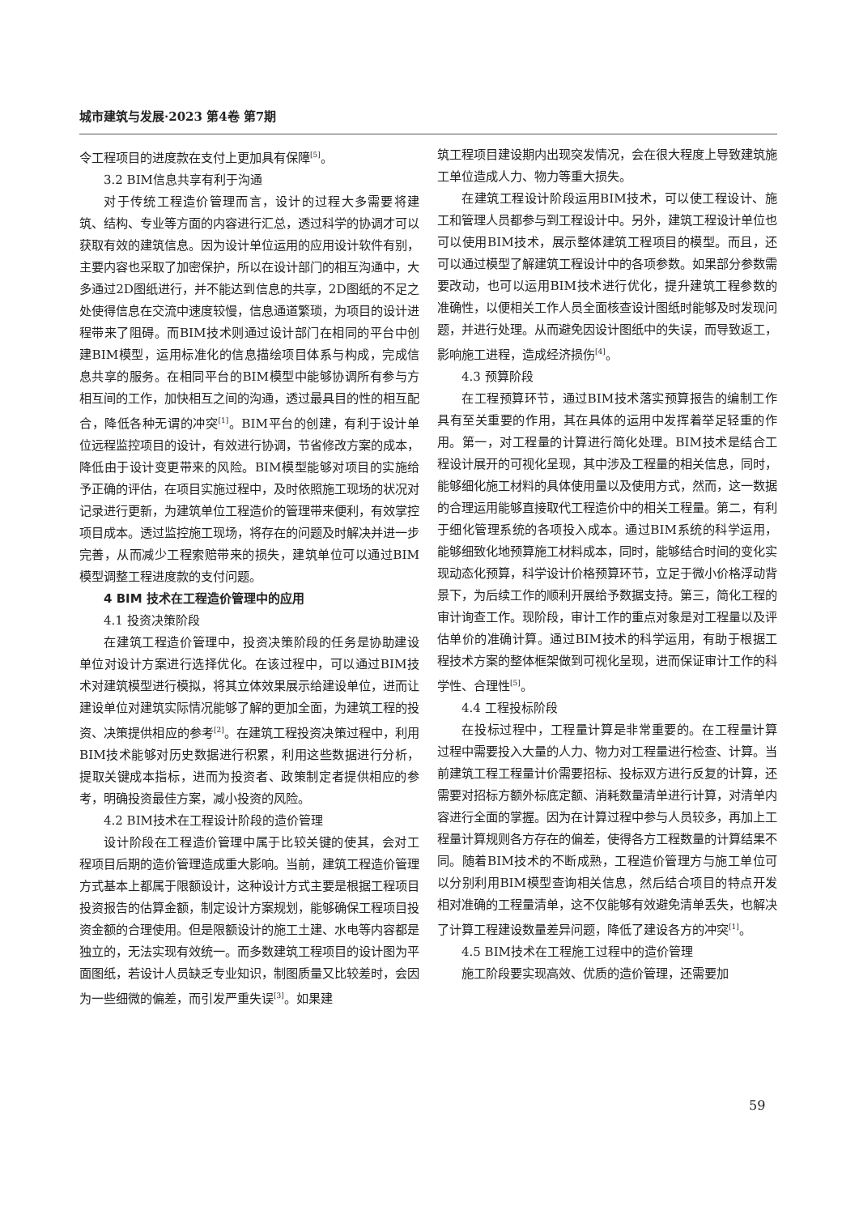城市建筑与发展·2023 第4卷 第7期
令工程项目的进度款在支付上更加具有保障<sup>[5]</sup>。
3.2 BIM信息共享有利于沟通
对于传统工程造价管理而言，设计的过程大多需要将建筑、结构、专业等方面的内容进行汇总，透过科学的协调才可以获取有效的建筑信息。因为设计单位运用的应用设计软件有别，主要内容也采取了加密保护，所以在设计部门的相互沟通中，大多通过2D图纸进行，并不能达到信息的共享，2D图纸的不足之处使得信息在交流中速度较慢，信息通道繁琐，为项目的设计进程带来了阻碍。而BIM技术则通过设计部门在相同的平台中创建BIM模型，运用标准化的信息描绘项目体系与构成，完成信息共享的服务。在相同平台的BIM模型中能够协调所有参与方相互间的工作，加快相互之间的沟通，透过最具目的性的相互配合，降低各种无谓的冲突<sup>[1]</sup>。BIM平台的创建，有利于设计单位远程监控项目的设计，有效进行协调，节省修改方案的成本，降低由于设计变更带来的风险。BIM模型能够对项目的实施给予正确的评估，在项目实施过程中，及时依照施工现场的状况对记录进行更新，为建筑单位工程造价的管理带来便利，有效掌控项目成本。透过监控施工现场，将存在的问题及时解决并进一步完善，从而减少工程索赔带来的损失，建筑单位可以通过BIM模型调整工程进度款的支付问题。
4 BIM 技术在工程造价管理中的应用
4.1 投资决策阶段
在建筑工程造价管理中，投资决策阶段的任务是协助建设单位对设计方案进行选择优化。在该过程中，可以通过BIM技术对建筑模型进行模拟，将其立体效果展示给建设单位，进而让建设单位对建筑实际情况能够了解的更加全面，为建筑工程的投资、决策提供相应的参考<sup>[2]</sup>。在建筑工程投资决策过程中，利用BIM技术能够对历史数据进行积累，利用这些数据进行分析，提取关键成本指标，进而为投资者、政策制定者提供相应的参考，明确投资最佳方案，减小投资的风险。
4.2 BIM技术在工程设计阶段的造价管理
设计阶段在工程造价管理中属于比较关键的使其，会对工程项目后期的造价管理造成重大影响。当前，建筑工程造价管理方式基本上都属于限额设计，这种设计方式主要是根据工程项目投资报告的估算金额，制定设计方案规划，能够确保工程项目投资金额的合理使用。但是限额设计的施工土建、水电等内容都是独立的，无法实现有效统一。而多数建筑工程项目的设计图为平面图纸，若设计人员缺乏专业知识，制图质量又比较差时，会因为一些细微的偏差，而引发严重失误<sup>[3]</sup>。如果建
筑工程项目建设期内出现突发情况，会在很大程度上导致建筑施工单位造成人力、物力等重大损失。
在建筑工程设计阶段运用BIM技术，可以使工程设计、施工和管理人员都参与到工程设计中。另外，建筑工程设计单位也可以使用BIM技术，展示整体建筑工程项目的模型。而且，还可以通过模型了解建筑工程设计中的各项参数。如果部分参数需要改动，也可以运用BIM技术进行优化，提升建筑工程参数的准确性，以便相关工作人员全面核查设计图纸时能够及时发现问题，并进行处理。从而避免因设计图纸中的失误，而导致返工，影响施工进程，造成经济损伤<sup>[4]</sup>。
4.3 预算阶段
在工程预算环节，通过BIM技术落实预算报告的编制工作具有至关重要的作用，其在具体的运用中发挥着举足轻重的作用。第一，对工程量的计算进行简化处理。BIM技术是结合工程设计展开的可视化呈现，其中涉及工程量的相关信息，同时，能够细化施工材料的具体使用量以及使用方式，然而，这一数据的合理运用能够直接取代工程造价中的相关工程量。第二，有利于细化管理系统的各项投入成本。通过BIM系统的科学运用，能够细致化地预算施工材料成本，同时，能够结合时间的变化实现动态化预算，科学设计价格预算环节，立足于微小价格浮动背景下，为后续工作的顺利开展给予数据支持。第三，简化工程的审计询查工作。现阶段，审计工作的重点对象是对工程量以及评估单价的准确计算。通过BIM技术的科学运用，有助于根据工程技术方案的整体框架做到可视化呈现，进而保证审计工作的科学性、合理性<sup>[5]</sup>。
4.4 工程投标阶段
在投标过程中，工程量计算是非常重要的。在工程量计算过程中需要投入大量的人力、物力对工程量进行检查、计算。当前建筑工程工程量计价需要招标、投标双方进行反复的计算，还需要对招标方额外标底定额、消耗数量清单进行计算，对清单内容进行全面的掌握。因为在计算过程中参与人员较多，再加上工程量计算规则各方存在的偏差，使得各方工程数量的计算结果不同。随着BIM技术的不断成熟，工程造价管理方与施工单位可以分别利用BIM模型查询相关信息，然后结合项目的特点开发相对准确的工程量清单，这不仅能够有效避免清单丢失，也解决了计算工程建设数量差异问题，降低了建设各方的冲突<sup>[1]</sup>。
4.5 BIM技术在工程施工过程中的造价管理
施工阶段要实现高效、优质的造价管理，还需要加
59